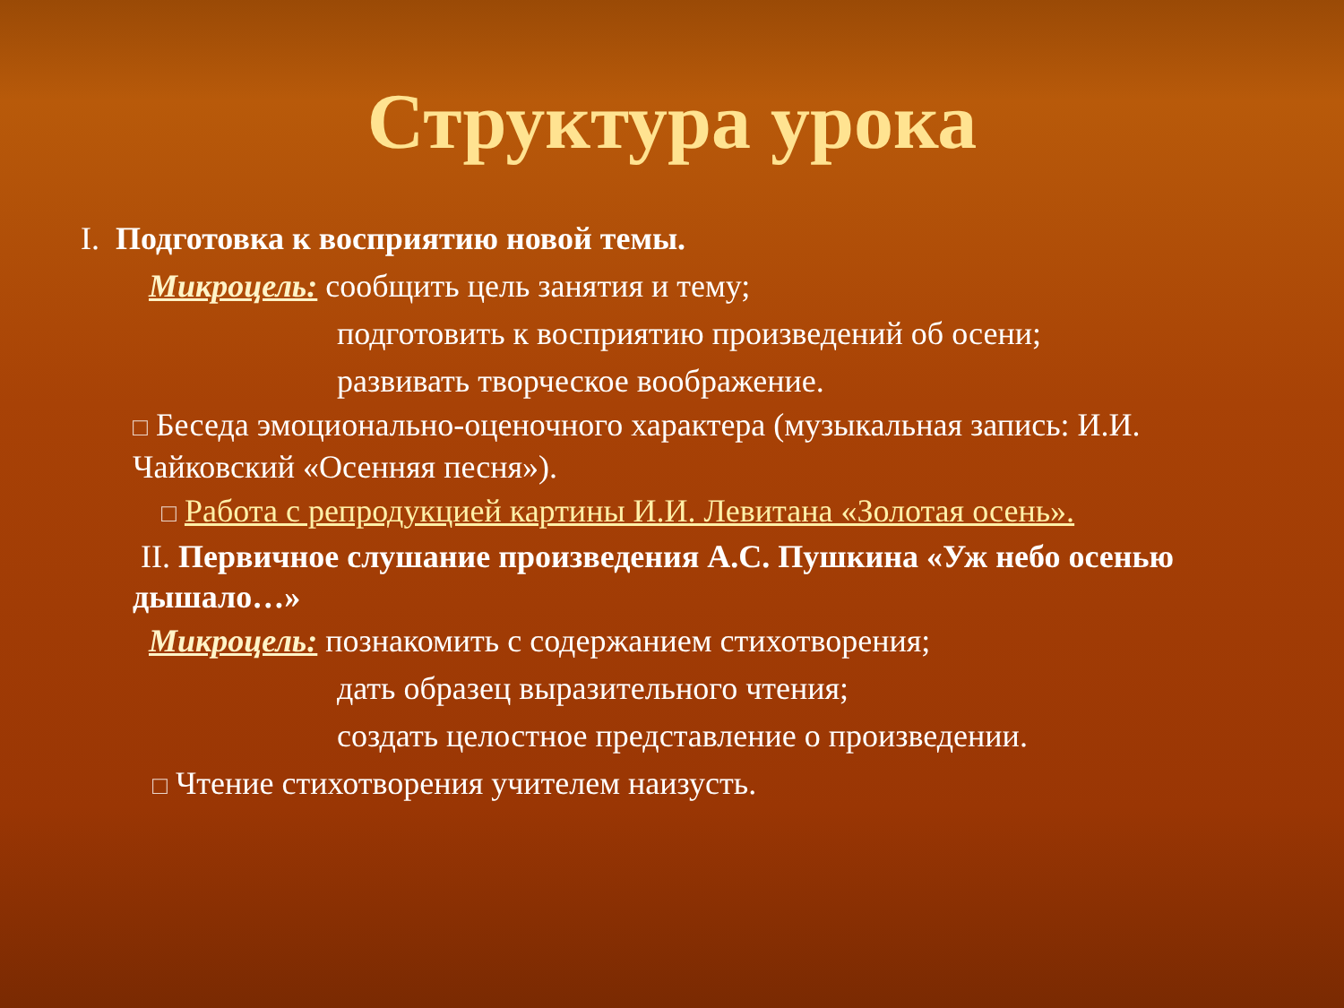Структура урока
I. Подготовка к восприятию новой темы.
Микроцель: сообщить цель занятия и тему;
подготовить к восприятию произведений об осени;
развивать творческое воображение.
□ Беседа эмоционально-оценочного характера (музыкальная запись: И.И. Чайковский «Осенняя песня»).
□ Работа с репродукцией картины И.И. Левитана «Золотая осень».
II. Первичное слушание произведения А.С. Пушкина «Уж небо осенью дышало…»
Микроцель: познакомить с содержанием стихотворения;
дать образец выразительного чтения;
создать целостное представление о произведении.
□ Чтение стихотворения учителем наизусть.